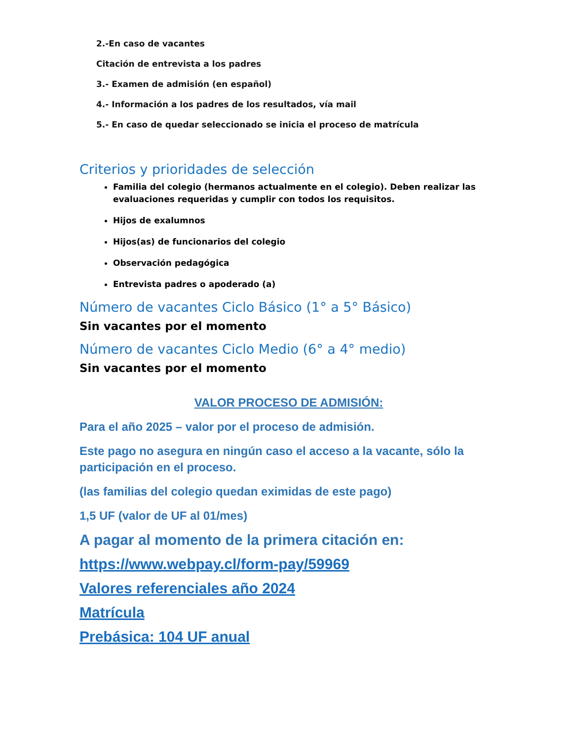2.-En caso de vacantes
Citación de entrevista a los padres
3.- Examen de admisión (en español)
4.- Información a los padres de los resultados, vía mail
5.- En caso de quedar seleccionado se inicia el proceso de matrícula
Criterios y prioridades de selección
Familia del colegio (hermanos actualmente en el colegio). Deben realizar las evaluaciones requeridas y cumplir con todos los requisitos.
Hijos de exalumnos
Hijos(as) de funcionarios del colegio
Observación pedagógica
Entrevista padres o apoderado (a)
Número de vacantes Ciclo Básico (1° a 5° Básico)
Sin vacantes por el momento
Número de vacantes Ciclo Medio (6° a 4° medio)
Sin vacantes por el momento
VALOR PROCESO DE ADMISIÓN:
Para el año 2025 – valor por el proceso de admisión.
Este pago no asegura en ningún caso el acceso a la vacante, sólo la participación en el proceso.
(las familias del colegio quedan eximidas de este pago)
1,5 UF (valor de UF al 01/mes)
A pagar al momento de la primera citación en:
https://www.webpay.cl/form-pay/59969
Valores referenciales año 2024
Matrícula
Prebásica: 104 UF anual